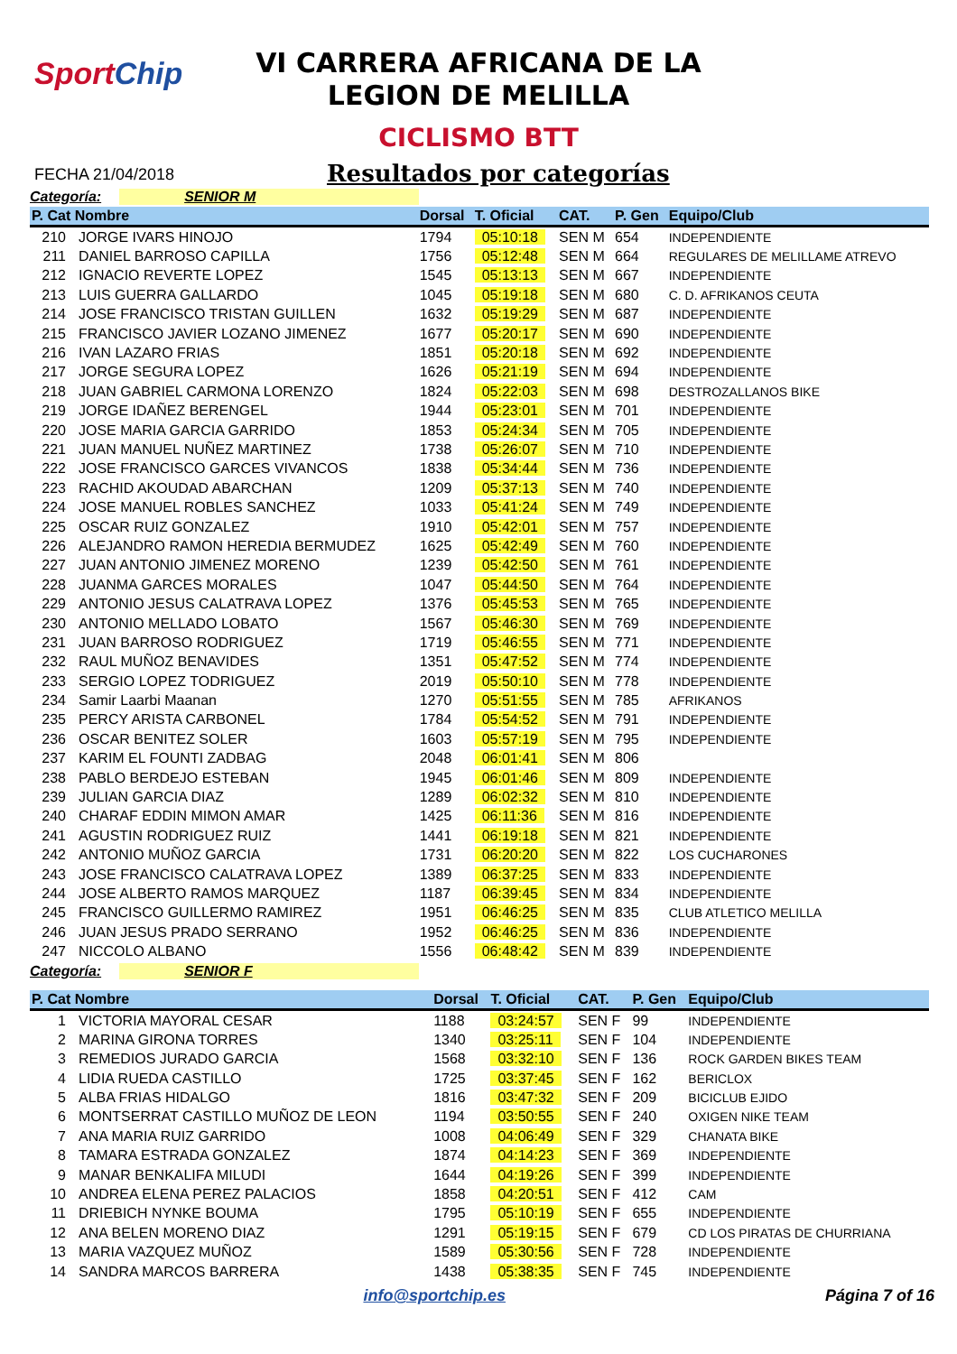SportChip
VI CARRERA AFRICANA DE LA
LEGION DE MELILLA
CICLISMO BTT
FECHA 21/04/2018
Resultados por categorías
Categoría: SENIOR M
| P. Cat Nombre | | Dorsal | T. Oficial | CAT. | P. Gen | Equipo/Club |
| --- | --- | --- | --- | --- | --- | --- |
| 210 | JORGE IVARS HINOJO | 1794 | 05:10:18 | SEN M | 654 | INDEPENDIENTE |
| 211 | DANIEL BARROSO CAPILLA | 1756 | 05:12:48 | SEN M | 664 | REGULARES DE MELILLAME ATREVO |
| 212 | IGNACIO REVERTE LOPEZ | 1545 | 05:13:13 | SEN M | 667 | INDEPENDIENTE |
| 213 | LUIS GUERRA GALLARDO | 1045 | 05:19:18 | SEN M | 680 | C. D. AFRIKANOS CEUTA |
| 214 | JOSE FRANCISCO TRISTAN GUILLEN | 1632 | 05:19:29 | SEN M | 687 | INDEPENDIENTE |
| 215 | FRANCISCO JAVIER LOZANO JIMENEZ | 1677 | 05:20:17 | SEN M | 690 | INDEPENDIENTE |
| 216 | IVAN LAZARO FRIAS | 1851 | 05:20:18 | SEN M | 692 | INDEPENDIENTE |
| 217 | JORGE SEGURA LOPEZ | 1626 | 05:21:19 | SEN M | 694 | INDEPENDIENTE |
| 218 | JUAN GABRIEL CARMONA LORENZO | 1824 | 05:22:03 | SEN M | 698 | DESTROZALLANOS BIKE |
| 219 | JORGE IDAÑEZ BERENGEL | 1944 | 05:23:01 | SEN M | 701 | INDEPENDIENTE |
| 220 | JOSE MARIA GARCIA GARRIDO | 1853 | 05:24:34 | SEN M | 705 | INDEPENDIENTE |
| 221 | JUAN MANUEL NUÑEZ MARTINEZ | 1738 | 05:26:07 | SEN M | 710 | INDEPENDIENTE |
| 222 | JOSE FRANCISCO GARCES VIVANCOS | 1838 | 05:34:44 | SEN M | 736 | INDEPENDIENTE |
| 223 | RACHID AKOUDAD ABARCHAN | 1209 | 05:37:13 | SEN M | 740 | INDEPENDIENTE |
| 224 | JOSE MANUEL ROBLES SANCHEZ | 1033 | 05:41:24 | SEN M | 749 | INDEPENDIENTE |
| 225 | OSCAR RUIZ GONZALEZ | 1910 | 05:42:01 | SEN M | 757 | INDEPENDIENTE |
| 226 | ALEJANDRO RAMON HEREDIA BERMUDEZ | 1625 | 05:42:49 | SEN M | 760 | INDEPENDIENTE |
| 227 | JUAN ANTONIO JIMENEZ MORENO | 1239 | 05:42:50 | SEN M | 761 | INDEPENDIENTE |
| 228 | JUANMA GARCES MORALES | 1047 | 05:44:50 | SEN M | 764 | INDEPENDIENTE |
| 229 | ANTONIO JESUS CALATRAVA LOPEZ | 1376 | 05:45:53 | SEN M | 765 | INDEPENDIENTE |
| 230 | ANTONIO MELLADO LOBATO | 1567 | 05:46:30 | SEN M | 769 | INDEPENDIENTE |
| 231 | JUAN BARROSO RODRIGUEZ | 1719 | 05:46:55 | SEN M | 771 | INDEPENDIENTE |
| 232 | RAUL MUÑOZ BENAVIDES | 1351 | 05:47:52 | SEN M | 774 | INDEPENDIENTE |
| 233 | SERGIO LOPEZ TODRIGUEZ | 2019 | 05:50:10 | SEN M | 778 | INDEPENDIENTE |
| 234 | Samir Laarbi Maanan | 1270 | 05:51:55 | SEN M | 785 | AFRIKANOS |
| 235 | PERCY ARISTA CARBONEL | 1784 | 05:54:52 | SEN M | 791 | INDEPENDIENTE |
| 236 | OSCAR BENITEZ SOLER | 1603 | 05:57:19 | SEN M | 795 | INDEPENDIENTE |
| 237 | KARIM EL FOUNTI ZADBAG | 2048 | 06:01:41 | SEN M | 806 | |
| 238 | PABLO BERDEJO ESTEBAN | 1945 | 06:01:46 | SEN M | 809 | INDEPENDIENTE |
| 239 | JULIAN GARCIA DIAZ | 1289 | 06:02:32 | SEN M | 810 | INDEPENDIENTE |
| 240 | CHARAF EDDIN MIMON AMAR | 1425 | 06:11:36 | SEN M | 816 | INDEPENDIENTE |
| 241 | AGUSTIN RODRIGUEZ RUIZ | 1441 | 06:19:18 | SEN M | 821 | INDEPENDIENTE |
| 242 | ANTONIO MUÑOZ GARCIA | 1731 | 06:20:20 | SEN M | 822 | LOS CUCHARONES |
| 243 | JOSE FRANCISCO CALATRAVA LOPEZ | 1389 | 06:37:25 | SEN M | 833 | INDEPENDIENTE |
| 244 | JOSE ALBERTO RAMOS MARQUEZ | 1187 | 06:39:45 | SEN M | 834 | INDEPENDIENTE |
| 245 | FRANCISCO GUILLERMO RAMIREZ | 1951 | 06:46:25 | SEN M | 835 | CLUB ATLETICO MELILLA |
| 246 | JUAN JESUS PRADO SERRANO | 1952 | 06:46:25 | SEN M | 836 | INDEPENDIENTE |
| 247 | NICCOLO ALBANO | 1556 | 06:48:42 | SEN M | 839 | INDEPENDIENTE |
Categoría: SENIOR F
| P. Cat Nombre | | Dorsal | T. Oficial | CAT. | P. Gen | Equipo/Club |
| --- | --- | --- | --- | --- | --- | --- |
| 1 | VICTORIA MAYORAL CESAR | 1188 | 03:24:57 | SEN F | 99 | INDEPENDIENTE |
| 2 | MARINA GIRONA TORRES | 1340 | 03:25:11 | SEN F | 104 | INDEPENDIENTE |
| 3 | REMEDIOS JURADO GARCIA | 1568 | 03:32:10 | SEN F | 136 | ROCK GARDEN BIKES TEAM |
| 4 | LIDIA RUEDA CASTILLO | 1725 | 03:37:45 | SEN F | 162 | BERICLOX |
| 5 | ALBA FRIAS HIDALGO | 1816 | 03:47:32 | SEN F | 209 | BICICLUB EJIDO |
| 6 | MONTSERRAT CASTILLO MUÑOZ DE LEON | 1194 | 03:50:55 | SEN F | 240 | OXIGEN NIKE TEAM |
| 7 | ANA MARIA RUIZ GARRIDO | 1008 | 04:06:49 | SEN F | 329 | CHANATA BIKE |
| 8 | TAMARA ESTRADA GONZALEZ | 1874 | 04:14:23 | SEN F | 369 | INDEPENDIENTE |
| 9 | MANAR BENKALIFA MILUDI | 1644 | 04:19:26 | SEN F | 399 | INDEPENDIENTE |
| 10 | ANDREA ELENA PEREZ PALACIOS | 1858 | 04:20:51 | SEN F | 412 | CAM |
| 11 | DRIEBICH NYNKE BOUMA | 1795 | 05:10:19 | SEN F | 655 | INDEPENDIENTE |
| 12 | ANA BELEN MORENO DIAZ | 1291 | 05:19:15 | SEN F | 679 | CD LOS PIRATAS DE CHURRIANA |
| 13 | MARIA VAZQUEZ MUÑOZ | 1589 | 05:30:56 | SEN F | 728 | INDEPENDIENTE |
| 14 | SANDRA MARCOS BARRERA | 1438 | 05:38:35 | SEN F | 745 | INDEPENDIENTE |
info@sportchip.es Página 7 of 16